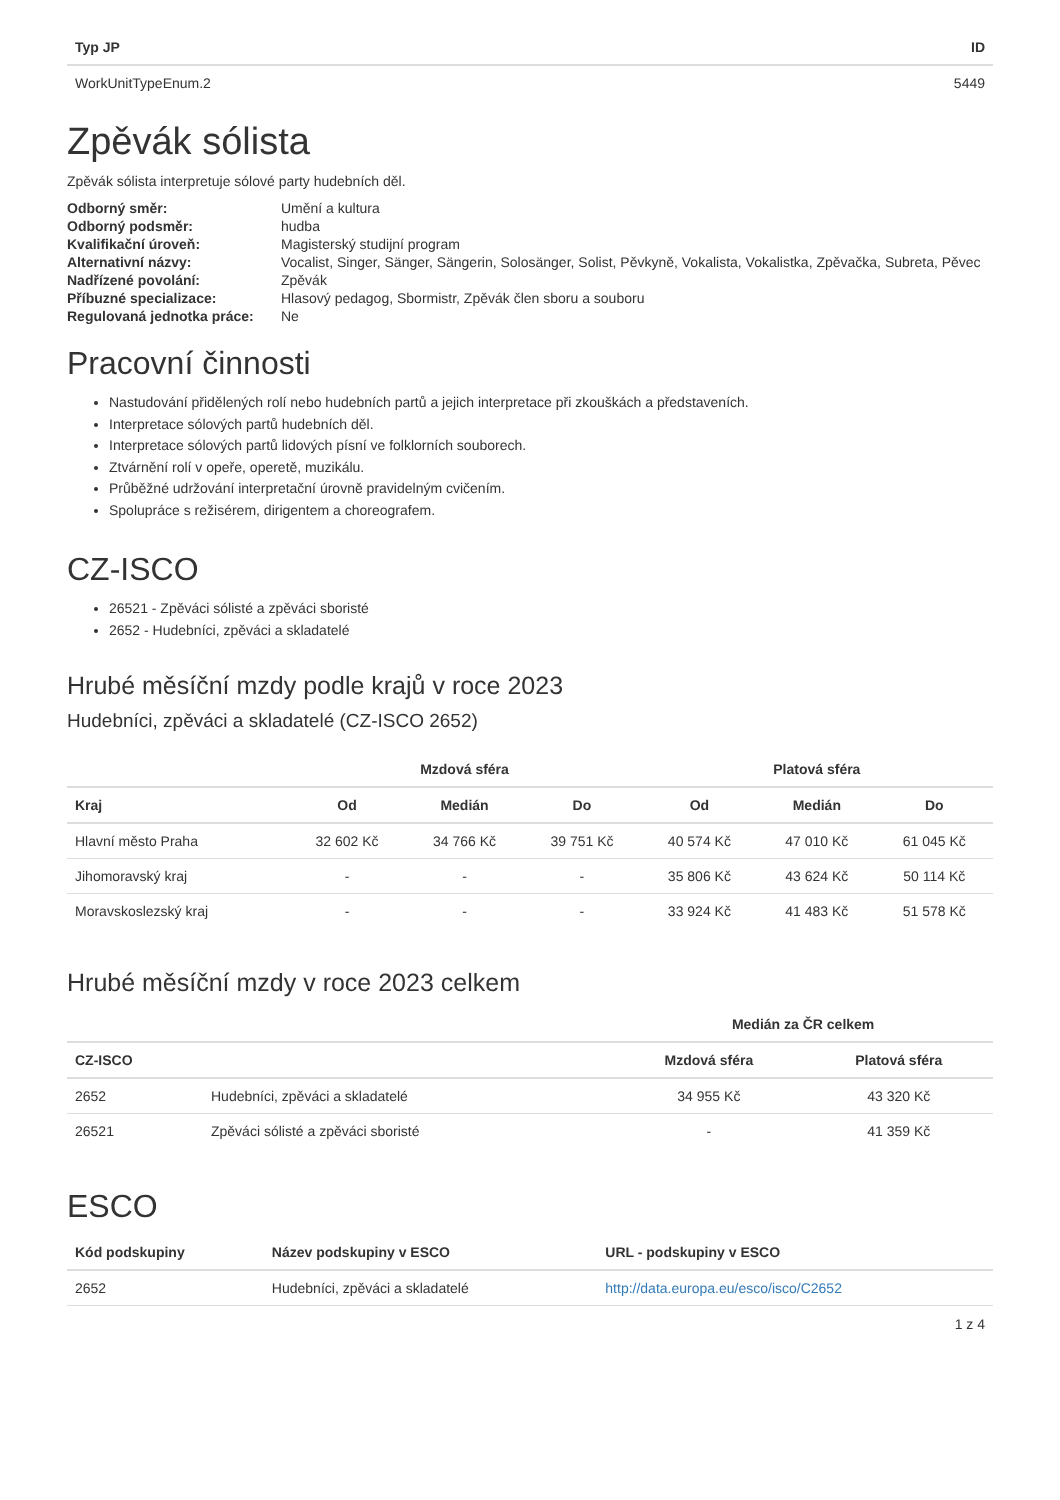| Typ JP | ID |
| --- | --- |
| WorkUnitTypeEnum.2 | 5449 |
Zpěvák sólista
Zpěvák sólista interpretuje sólové party hudebních děl.
| Odborný směr: | Umění a kultura |
| Odborný podsměr: | hudba |
| Kvalifikační úroveň: | Magisterský studijní program |
| Alternativní názvy: | Vocalist, Singer, Sänger, Sängerin, Solosänger, Solist, Pěvkyně, Vokalista, Vokalistka, Zpěvačka, Subreta, Pěvec |
| Nadřízené povolání: | Zpěvák |
| Příbuzné specializace: | Hlasový pedagog, Sbormistr, Zpěvák člen sboru a souboru |
| Regulovaná jednotka práce: | Ne |
Pracovní činnosti
Nastudování přidělených rolí nebo hudebních partů a jejich interpretace při zkouškách a představeních.
Interpretace sólových partů hudebních děl.
Interpretace sólových partů lidových písní ve folklorních souborech.
Ztvárnění rolí v opeře, operetě, muzikálu.
Průběžné udržování interpretační úrovně pravidelným cvičením.
Spolupráce s režisérem, dirigentem a choreografem.
CZ-ISCO
26521 - Zpěváci sólisté a zpěváci sboristé
2652 - Hudebníci, zpěváci a skladatelé
Hrubé měsíční mzdy podle krajů v roce 2023
Hudebníci, zpěváci a skladatelé (CZ-ISCO 2652)
| | Mzdová sféra | | | Platová sféra | | |
| --- | --- | --- | --- | --- | --- | --- |
| Kraj | Od | Medián | Do | Od | Medián | Do |
| Hlavní město Praha | 32 602 Kč | 34 766 Kč | 39 751 Kč | 40 574 Kč | 47 010 Kč | 61 045 Kč |
| Jihomoravský kraj | - | - | - | 35 806 Kč | 43 624 Kč | 50 114 Kč |
| Moravskoslezský kraj | - | - | - | 33 924 Kč | 41 483 Kč | 51 578 Kč |
Hrubé měsíční mzdy v roce 2023 celkem
| | | Medián za ČR celkem | |
| --- | --- | --- | --- |
| CZ-ISCO | | Mzdová sféra | Platová sféra |
| 2652 | Hudebníci, zpěváci a skladatelé | 34 955 Kč | 43 320 Kč |
| 26521 | Zpěváci sólisté a zpěváci sboristé | - | 41 359 Kč |
ESCO
| Kód podskupiny | Název podskupiny v ESCO | URL - podskupiny v ESCO |
| --- | --- | --- |
| 2652 | Hudebníci, zpěváci a skladatelé | http://data.europa.eu/esco/isco/C2652 |
1 z 4